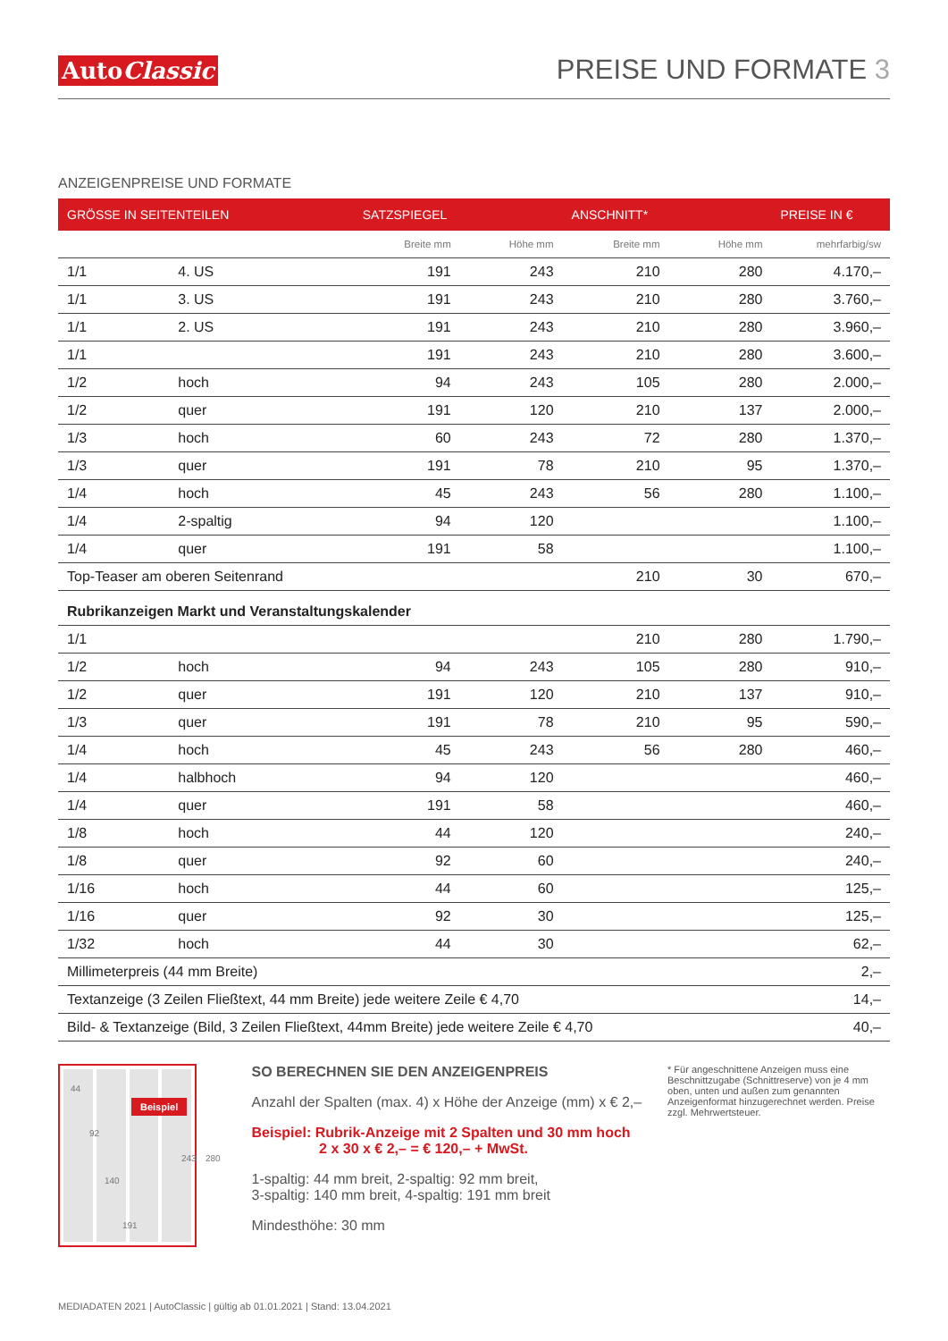AutoClassic
PREISE UND FORMATE 3
ANZEIGENPREISE UND FORMATE
| GRÖSSE IN SEITENTEILEN | | SATZSPIEGEL | | ANSCHNITT* | | PREISE IN € |
| --- | --- | --- | --- | --- | --- | --- |
| | | Breite mm | Höhe mm | Breite mm | Höhe mm | mehrfarbig/sw |
| 1/1 | 4. US | 191 | 243 | 210 | 280 | 4.170,– |
| 1/1 | 3. US | 191 | 243 | 210 | 280 | 3.760,– |
| 1/1 | 2. US | 191 | 243 | 210 | 280 | 3.960,– |
| 1/1 | | 191 | 243 | 210 | 280 | 3.600,– |
| 1/2 | hoch | 94 | 243 | 105 | 280 | 2.000,– |
| 1/2 | quer | 191 | 120 | 210 | 137 | 2.000,– |
| 1/3 | hoch | 60 | 243 | 72 | 280 | 1.370,– |
| 1/3 | quer | 191 | 78 | 210 | 95 | 1.370,– |
| 1/4 | hoch | 45 | 243 | 56 | 280 | 1.100,– |
| 1/4 | 2-spaltig | 94 | 120 | | | 1.100,– |
| 1/4 | quer | 191 | 58 | | | 1.100,– |
| Top-Teaser am oberen Seitenrand | | | | 210 | 30 | 670,– |
| Rubrikanzeigen Markt und Veranstaltungskalender | | | | | | |
| 1/1 | | | | 210 | 280 | 1.790,– |
| 1/2 | hoch | 94 | 243 | 105 | 280 | 910,– |
| 1/2 | quer | 191 | 120 | 210 | 137 | 910,– |
| 1/3 | quer | 191 | 78 | 210 | 95 | 590,– |
| 1/4 | hoch | 45 | 243 | 56 | 280 | 460,– |
| 1/4 | halbhoch | 94 | 120 | | | 460,– |
| 1/4 | quer | 191 | 58 | | | 460,– |
| 1/8 | hoch | 44 | 120 | | | 240,– |
| 1/8 | quer | 92 | 60 | | | 240,– |
| 1/16 | hoch | 44 | 60 | | | 125,– |
| 1/16 | quer | 92 | 30 | | | 125,– |
| 1/32 | hoch | 44 | 30 | | | 62,– |
| Millimeterpreis (44 mm Breite) | | | | | | 2,– |
| Textanzeige (3 Zeilen Fließtext, 44 mm Breite) jede weitere Zeile € 4,70 | | | | | | 14,– |
| Bild- & Textanzeige (Bild, 3 Zeilen Fließtext, 44mm Breite) jede weitere Zeile € 4,70 | | | | | | 40,– |
Beispiel
44
92
140
191
243 280
SO BERECHNEN SIE DEN ANZEIGENPREIS
Anzahl der Spalten (max. 4) x Höhe der Anzeige (mm) x € 2,–
Beispiel: Rubrik-Anzeige mit 2 Spalten und 30 mm hoch
2 x 30 x € 2,– = € 120,– + MwSt.
1-spaltig: 44 mm breit, 2-spaltig: 92 mm breit,
3-spaltig: 140 mm breit, 4-spaltig: 191 mm breit
Mindesthöhe: 30 mm
* Für angeschnittene Anzeigen muss eine Beschnittzugabe (Schnittreserve) von je 4 mm oben, unten und außen zum genannten Anzeigenformat hinzugerechnet werden. Preise zzgl. Mehrwertsteuer.
MEDIADATEN 2021 | AutoClassic | gültig ab 01.01.2021 | Stand: 13.04.2021